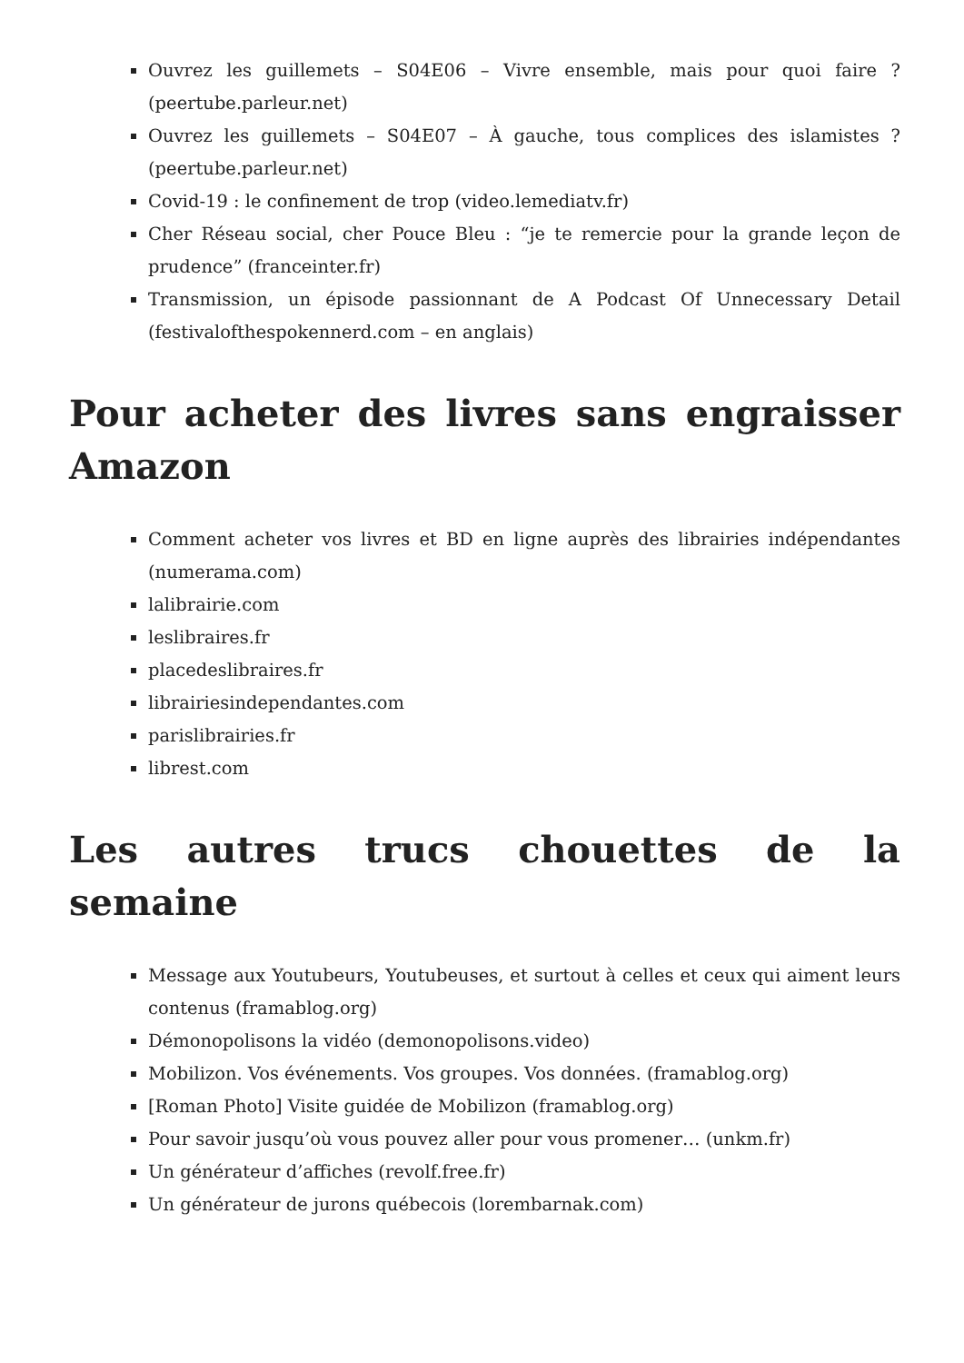Ouvrez les guillemets – S04E06 – Vivre ensemble, mais pour quoi faire ? (peertube.parleur.net)
Ouvrez les guillemets – S04E07 – À gauche, tous complices des islamistes ? (peertube.parleur.net)
Covid-19 : le confinement de trop (video.lemediatv.fr)
Cher Réseau social, cher Pouce Bleu : “je te remercie pour la grande leçon de prudence” (franceinter.fr)
Transmission, un épisode passionnant de A Podcast Of Unnecessary Detail (festivalofthespokennerd.com – en anglais)
Pour acheter des livres sans engraisser Amazon
Comment acheter vos livres et BD en ligne auprès des librairies indépendantes (numerama.com)
lalibrairie.com
leslibraires.fr
placedeslibraires.fr
librairiesindependantes.com
parislibrairies.fr
librest.com
Les autres trucs chouettes de la semaine
Message aux Youtubeurs, Youtubeuses, et surtout à celles et ceux qui aiment leurs contenus (framablog.org)
Démonopolisons la vidéo (demonopolisons.video)
Mobilizon. Vos événements. Vos groupes. Vos données. (framablog.org)
[Roman Photo] Visite guidée de Mobilizon (framablog.org)
Pour savoir jusqu’où vous pouvez aller pour vous promener… (unkm.fr)
Un générateur d’affiches (revolf.free.fr)
Un générateur de jurons québecois (lorembarnak.com)